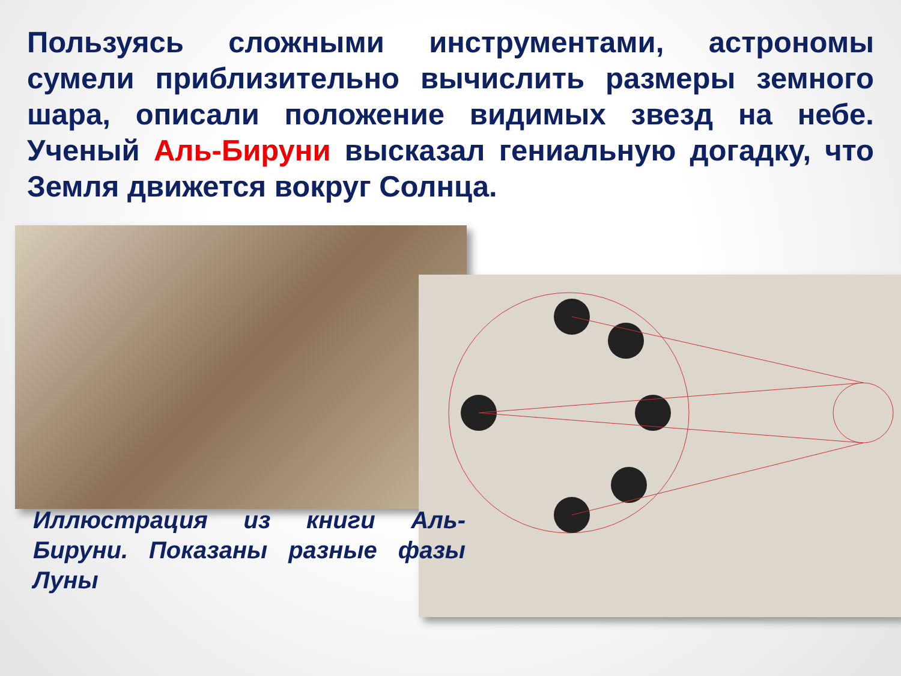Пользуясь сложными инструментами, астрономы сумели приблизительно вычислить размеры земного шара, описали положение видимых звезд на небе. Ученый Аль-Бируни высказал гениальную догадку, что Земля движется вокруг Солнца.
Иллюстрация из книги Аль-Бируни. Показаны разные фазы Луны